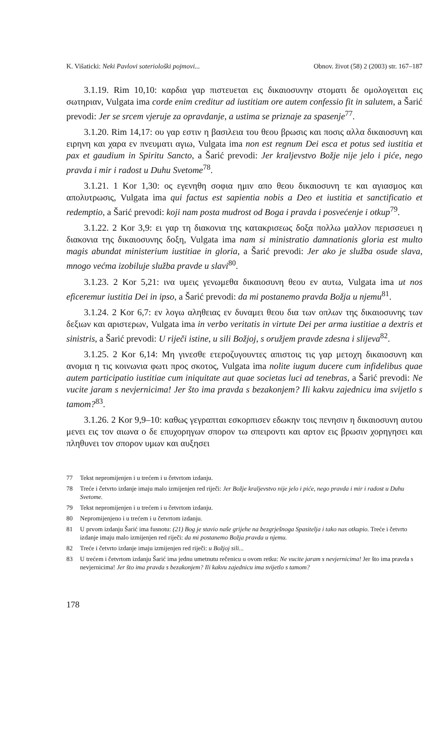K. Višaticki: Neki Pavlovi soteriološki pojmovi... Obnov. život (58) 2 (2003) str. 167–187
3.1.19. Rim 10,10: καρδια γαρ πιστευεται εις δικαιοσυνην στοματι δε ομολογειται εις σωτηριαν, Vulgata ima corde enim creditur ad iustitiam ore autem confessio fit in salutem, a Šarić prevodi: Jer se srcem vjeruje za opravdanje, a ustima se priznaje za spasenje<sup>77</sup>.
3.1.20. Rim 14,17: ου γαρ εστιν η βασιλεια του θεου βρωσις και ποσις αλλα δικαιοσυνη και ειρηνη και χαρα εν πνευματι αγιω, Vulgata ima non est regnum Dei esca et potus sed iustitia et pax et gaudium in Spiritu Sancto, a Šarić prevodi: Jer kraljevstvo Božje nije jelo i piće, nego pravda i mir i radost u Duhu Svetome<sup>78</sup>.
3.1.21. 1 Kor 1,30: ος εγενηθη σοφια ημιν απο θεου δικαιοσυνη τε και αγιασμος και απολυτρωσις, Vulgata ima qui factus est sapientia nobis a Deo et iustitia et sanctificatio et redemptio, a Šarić prevodi: koji nam posta mudrost od Boga i pravda i posvećenje i otkup<sup>79</sup>.
3.1.22. 2 Kor 3,9: ει γαρ τη διακονια της κατακρισεως δοξα πολλω μαλλον περισσευει η διακονια της δικαιοσυνης δοξη, Vulgata ima nam si ministratio damnationis gloria est multo magis abundat ministerium iustitiae in gloria, a Šarić prevodi: Jer ako je služba osude slava, mnogo većma izobiluje služba pravde u slavi<sup>80</sup>.
3.1.23. 2 Kor 5,21: ινα υμεις γενωμεθα δικαιοσυνη θεου εν αυτω, Vulgata ima ut nos eficeremur iustitia Dei in ipso, a Šarić prevodi: da mi postanemo pravda Božja u njemu<sup>81</sup>.
3.1.24. 2 Kor 6,7: εν λογω αληθειας εν δυναμει θεου δια των οπλων της δικαιοσυνης των δεξιων και αριστερων, Vulgata ima in verbo veritatis in virtute Dei per arma iustitiae a dextris et sinistris, a Šarić prevodi: U riječi istine, u sili Božjoj, s oružjem pravde zdesna i slijeva<sup>82</sup>.
3.1.25. 2 Kor 6,14: Μη γινεσθε ετεροζυγουντες απιστοις τις γαρ μετοχη δικαιοσυνη και ανομια η τις κοινωνια φωτι προς σκοτος, Vulgata ima nolite iugum ducere cum infidelibus quae autem participatio iustitiae cum iniquitate aut quae societas luci ad tenebras, a Šarić prevodi: Ne vucite jaram s nevjernicima! Jer što ima pravda s bezakonjem? Ili kakvu zajednicu ima svijetlo s tamom?<sup>83</sup>.
3.1.26. 2 Kor 9,9–10: καθως γεγραπται εσκορπισεν εδωκην τοις πενησιν η δικαιοσυνη αυτου μενει εις τον αιωνα ο δε επυχορηγων σπορον τω σπειροντι και αρτον εις βρωσιν χορηγησει και πληθυνει τον σπορον υμων και αυξησει
77 Tekst nepromijenjen i u trećem i u četvrtom izdanju.
78 Treće i četvrto izdanje imaju malo izmijenjen red riječi: Jer Božje kraljevstvo nije jelo i piće, nego pravda i mir i radost u Duhu Svetome.
79 Tekst nepromijenjen i u trećem i u četvrtom izdanju.
80 Nepromijenjeno i u trećem i u četvrtom izdanju.
81 U prvom izdanju Šarić ima fusnotu: (21) Bog je stavio naše grijehe na bezgrješnoga Spasitelja i tako nas otkupio. Treće i četvrto izdanje imaju malo izmijenjen red riječi: da mi postanemo Božja pravda u njemu.
82 Treće i četvrto izdanje imaju izmijenjen red riječi: u Božjoj sili...
83 U trećem i četvrtom izdanju Šarić ima jednu umetnutu rečenicu u ovom retku: Ne vucite jaram s nevjernicima! Jer što ima pravda s nevjernicima! Jer što ima pravda s bezakonjem? Ili kakvu zajednicu ima svijetlo s tamom?
178